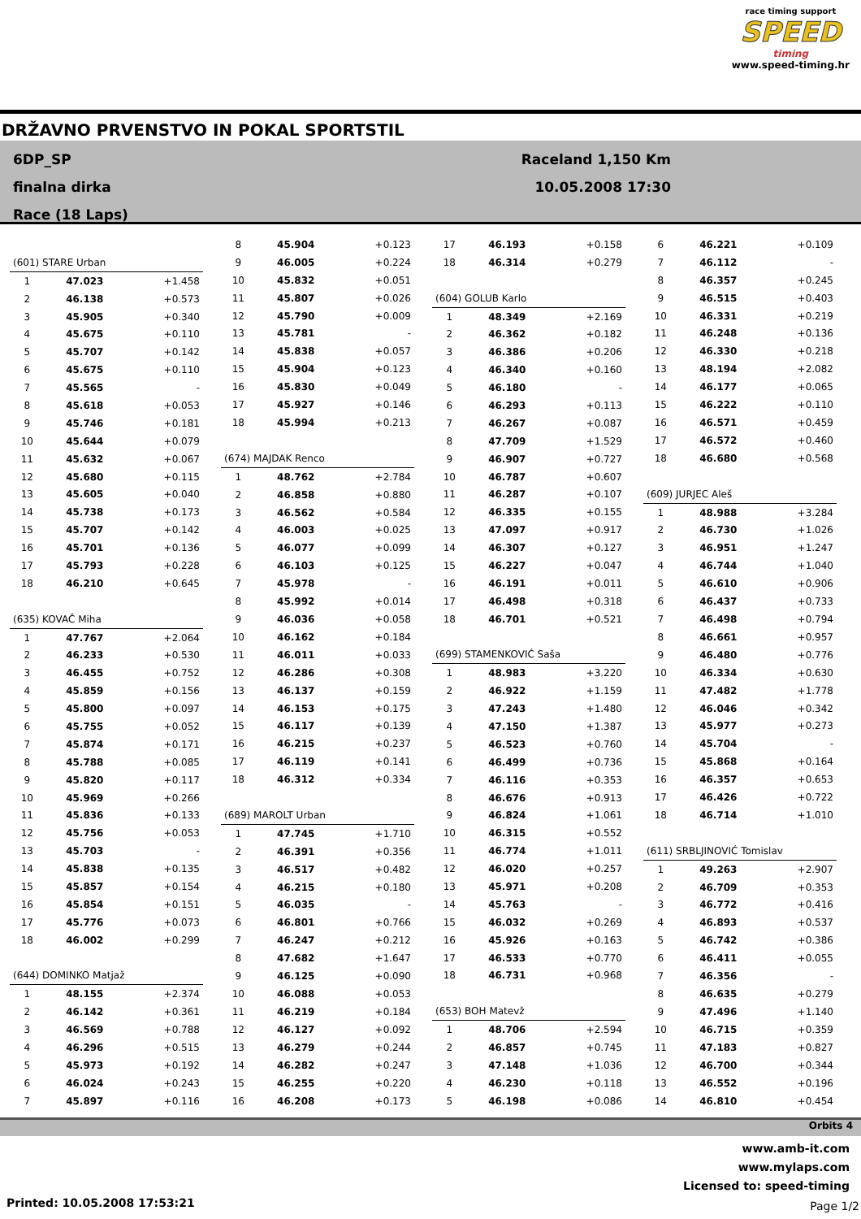race timing support
SPEED
timing
www.speed-timing.hr
DRŽAVNO PRVENSTVO IN POKAL SPORTSTIL
6DP_SP
finalna dirka
Race (18 Laps)
Raceland 1,150 Km
10.05.2008 17:30
| (601) STARE Urban | | |
| 1 | 47.023 | +1.458 |
| 2 | 46.138 | +0.573 |
| 3 | 45.905 | +0.340 |
| 4 | 45.675 | +0.110 |
| 5 | 45.707 | +0.142 |
| 6 | 45.675 | +0.110 |
| 7 | 45.565 | - |
| 8 | 45.618 | +0.053 |
| 9 | 45.746 | +0.181 |
| 10 | 45.644 | +0.079 |
| 11 | 45.632 | +0.067 |
| 12 | 45.680 | +0.115 |
| 13 | 45.605 | +0.040 |
| 14 | 45.738 | +0.173 |
| 15 | 45.707 | +0.142 |
| 16 | 45.701 | +0.136 |
| 17 | 45.793 | +0.228 |
| 18 | 46.210 | +0.645 |
| (635) KOVAČ Miha | | |
| 1 | 47.767 | +2.064 |
| 2 | 46.233 | +0.530 |
| 3 | 46.455 | +0.752 |
| 4 | 45.859 | +0.156 |
| 5 | 45.800 | +0.097 |
| 6 | 45.755 | +0.052 |
| 7 | 45.874 | +0.171 |
| 8 | 45.788 | +0.085 |
| 9 | 45.820 | +0.117 |
| 10 | 45.969 | +0.266 |
| 11 | 45.836 | +0.133 |
| 12 | 45.756 | +0.053 |
| 13 | 45.703 | - |
| 14 | 45.838 | +0.135 |
| 15 | 45.857 | +0.154 |
| 16 | 45.854 | +0.151 |
| 17 | 45.776 | +0.073 |
| 18 | 46.002 | +0.299 |
| (644) DOMINKO Matjaž | | |
| 1 | 48.155 | +2.374 |
| 2 | 46.142 | +0.361 |
| 3 | 46.569 | +0.788 |
| 4 | 46.296 | +0.515 |
| 5 | 45.973 | +0.192 |
| 6 | 46.024 | +0.243 |
| 7 | 45.897 | +0.116 |
| 8 | 45.904 | +0.123 |
| 9 | 46.005 | +0.224 |
| 10 | 45.832 | +0.051 |
| 11 | 45.807 | +0.026 |
| 12 | 45.790 | +0.009 |
| 13 | 45.781 | - |
| 14 | 45.838 | +0.057 |
| 15 | 45.904 | +0.123 |
| 16 | 45.830 | +0.049 |
| 17 | 45.927 | +0.146 |
| 18 | 45.994 | +0.213 |
| (674) MAJDAK Renco | | |
| 1 | 48.762 | +2.784 |
| 2 | 46.858 | +0.880 |
| 3 | 46.562 | +0.584 |
| 4 | 46.003 | +0.025 |
| 5 | 46.077 | +0.099 |
| 6 | 46.103 | +0.125 |
| 7 | 45.978 | - |
| 8 | 45.992 | +0.014 |
| 9 | 46.036 | +0.058 |
| 10 | 46.162 | +0.184 |
| 11 | 46.011 | +0.033 |
| 12 | 46.286 | +0.308 |
| 13 | 46.137 | +0.159 |
| 14 | 46.153 | +0.175 |
| 15 | 46.117 | +0.139 |
| 16 | 46.215 | +0.237 |
| 17 | 46.119 | +0.141 |
| 18 | 46.312 | +0.334 |
| (689) MAROLT Urban | | |
| 1 | 47.745 | +1.710 |
| 2 | 46.391 | +0.356 |
| 3 | 46.517 | +0.482 |
| 4 | 46.215 | +0.180 |
| 5 | 46.035 | - |
| 6 | 46.801 | +0.766 |
| 7 | 46.247 | +0.212 |
| 8 | 47.682 | +1.647 |
| 9 | 46.125 | +0.090 |
| 10 | 46.088 | +0.053 |
| 11 | 46.219 | +0.184 |
| 12 | 46.127 | +0.092 |
| 13 | 46.279 | +0.244 |
| 14 | 46.282 | +0.247 |
| 15 | 46.255 | +0.220 |
| 16 | 46.208 | +0.173 |
| 17 | 46.193 | +0.158 |
| 18 | 46.314 | +0.279 |
| (604) GOLUB Karlo | | |
| 1 | 48.349 | +2.169 |
| 2 | 46.362 | +0.182 |
| 3 | 46.386 | +0.206 |
| 4 | 46.340 | +0.160 |
| 5 | 46.180 | - |
| 6 | 46.293 | +0.113 |
| 7 | 46.267 | +0.087 |
| 8 | 47.709 | +1.529 |
| 9 | 46.907 | +0.727 |
| 10 | 46.787 | +0.607 |
| 11 | 46.287 | +0.107 |
| 12 | 46.335 | +0.155 |
| 13 | 47.097 | +0.917 |
| 14 | 46.307 | +0.127 |
| 15 | 46.227 | +0.047 |
| 16 | 46.191 | +0.011 |
| 17 | 46.498 | +0.318 |
| 18 | 46.701 | +0.521 |
| (699) STAMENKOVIĆ Saša | | |
| 1 | 48.983 | +3.220 |
| 2 | 46.922 | +1.159 |
| 3 | 47.243 | +1.480 |
| 4 | 47.150 | +1.387 |
| 5 | 46.523 | +0.760 |
| 6 | 46.499 | +0.736 |
| 7 | 46.116 | +0.353 |
| 8 | 46.676 | +0.913 |
| 9 | 46.824 | +1.061 |
| 10 | 46.315 | +0.552 |
| 11 | 46.774 | +1.011 |
| 12 | 46.020 | +0.257 |
| 13 | 45.971 | +0.208 |
| 14 | 45.763 | - |
| 15 | 46.032 | +0.269 |
| 16 | 45.926 | +0.163 |
| 17 | 46.533 | +0.770 |
| 18 | 46.731 | +0.968 |
| (653) BOH Matevž | | |
| 1 | 48.706 | +2.594 |
| 2 | 46.857 | +0.745 |
| 3 | 47.148 | +1.036 |
| 4 | 46.230 | +0.118 |
| 5 | 46.198 | +0.086 |
| 6 | 46.221 | +0.109 |
| 7 | 46.112 | - |
| 8 | 46.357 | +0.245 |
| 9 | 46.515 | +0.403 |
| 10 | 46.331 | +0.219 |
| 11 | 46.248 | +0.136 |
| 12 | 46.330 | +0.218 |
| 13 | 48.194 | +2.082 |
| 14 | 46.177 | +0.065 |
| 15 | 46.222 | +0.110 |
| 16 | 46.571 | +0.459 |
| 17 | 46.572 | +0.460 |
| 18 | 46.680 | +0.568 |
| (609) JURJEC Aleš | | |
| 1 | 48.988 | +3.284 |
| 2 | 46.730 | +1.026 |
| 3 | 46.951 | +1.247 |
| 4 | 46.744 | +1.040 |
| 5 | 46.610 | +0.906 |
| 6 | 46.437 | +0.733 |
| 7 | 46.498 | +0.794 |
| 8 | 46.661 | +0.957 |
| 9 | 46.480 | +0.776 |
| 10 | 46.334 | +0.630 |
| 11 | 47.482 | +1.778 |
| 12 | 46.046 | +0.342 |
| 13 | 45.977 | +0.273 |
| 14 | 45.704 | - |
| 15 | 45.868 | +0.164 |
| 16 | 46.357 | +0.653 |
| 17 | 46.426 | +0.722 |
| 18 | 46.714 | +1.010 |
| (611) SRBLJINOVIĆ Tomislav | | |
| 1 | 49.263 | +2.907 |
| 2 | 46.709 | +0.353 |
| 3 | 46.772 | +0.416 |
| 4 | 46.893 | +0.537 |
| 5 | 46.742 | +0.386 |
| 6 | 46.411 | +0.055 |
| 7 | 46.356 | - |
| 8 | 46.635 | +0.279 |
| 9 | 47.496 | +1.140 |
| 10 | 46.715 | +0.359 |
| 11 | 47.183 | +0.827 |
| 12 | 46.700 | +0.344 |
| 13 | 46.552 | +0.196 |
| 14 | 46.810 | +0.454 |
Orbits 4
www.amb-it.com
www.mylaps.com
Licensed to: speed-timing
Printed: 10.05.2008 17:53:21 Page 1/2